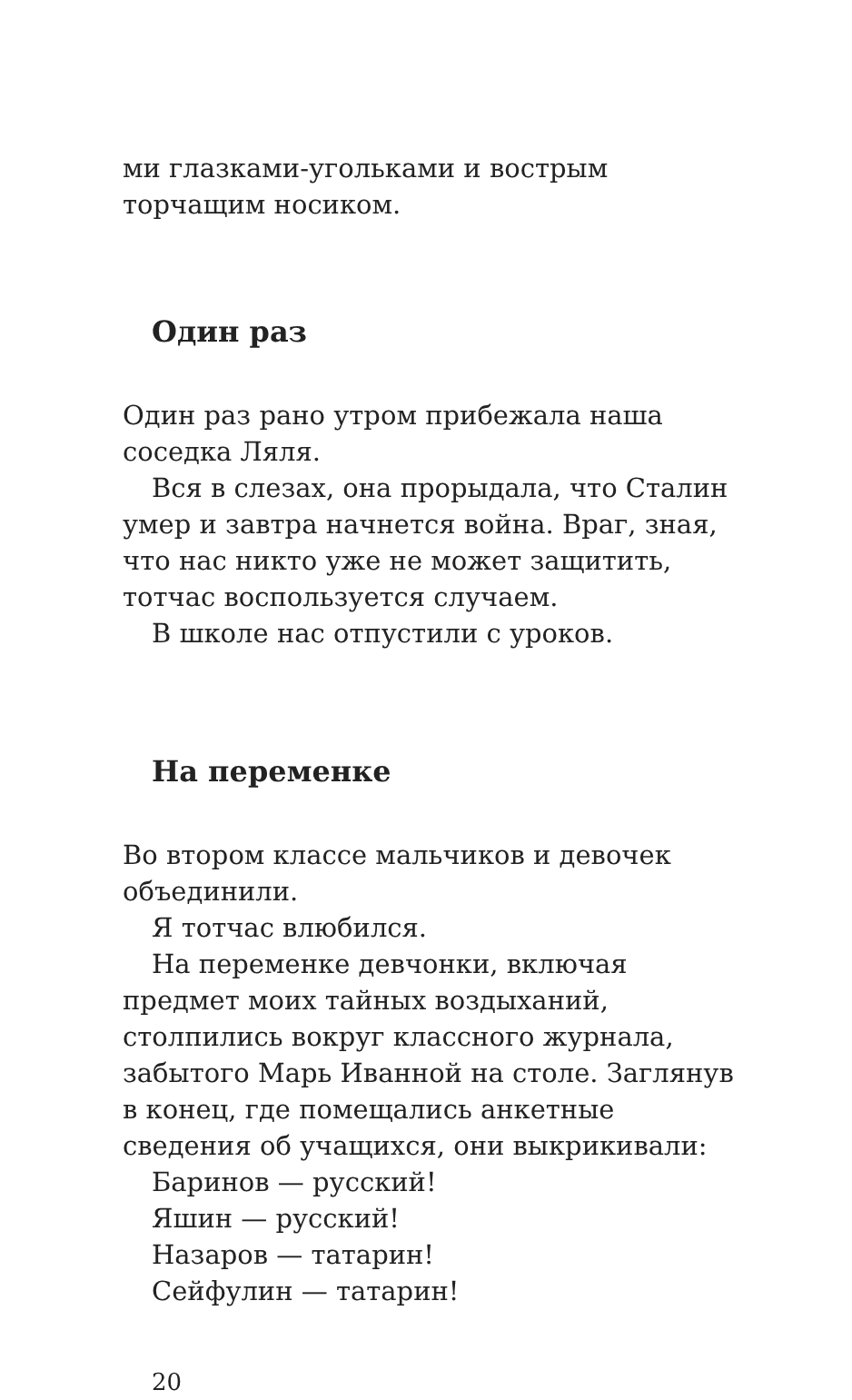ми глазками-угольками и вострым торчащим носиком.
Один раз
Один раз рано утром прибежала наша соседка Ляля.
Вся в слезах, она прорыдала, что Сталин умер и завтра начнется война. Враг, зная, что нас никто уже не может защитить, тотчас воспользуется случаем.
В школе нас отпустили с уроков.
На переменке
Во втором классе мальчиков и девочек объединили.
Я тотчас влюбился.
На переменке девчонки, включая предмет моих тайных воздыханий, столпились вокруг классного журнала, забытого Марь Иванной на столе. Заглянув в конец, где помещались анкетные сведения об учащихся, они выкрикивали:
Баринов — русский!
Яшин — русский!
Назаров — татарин!
Сейфулин — татарин!
20